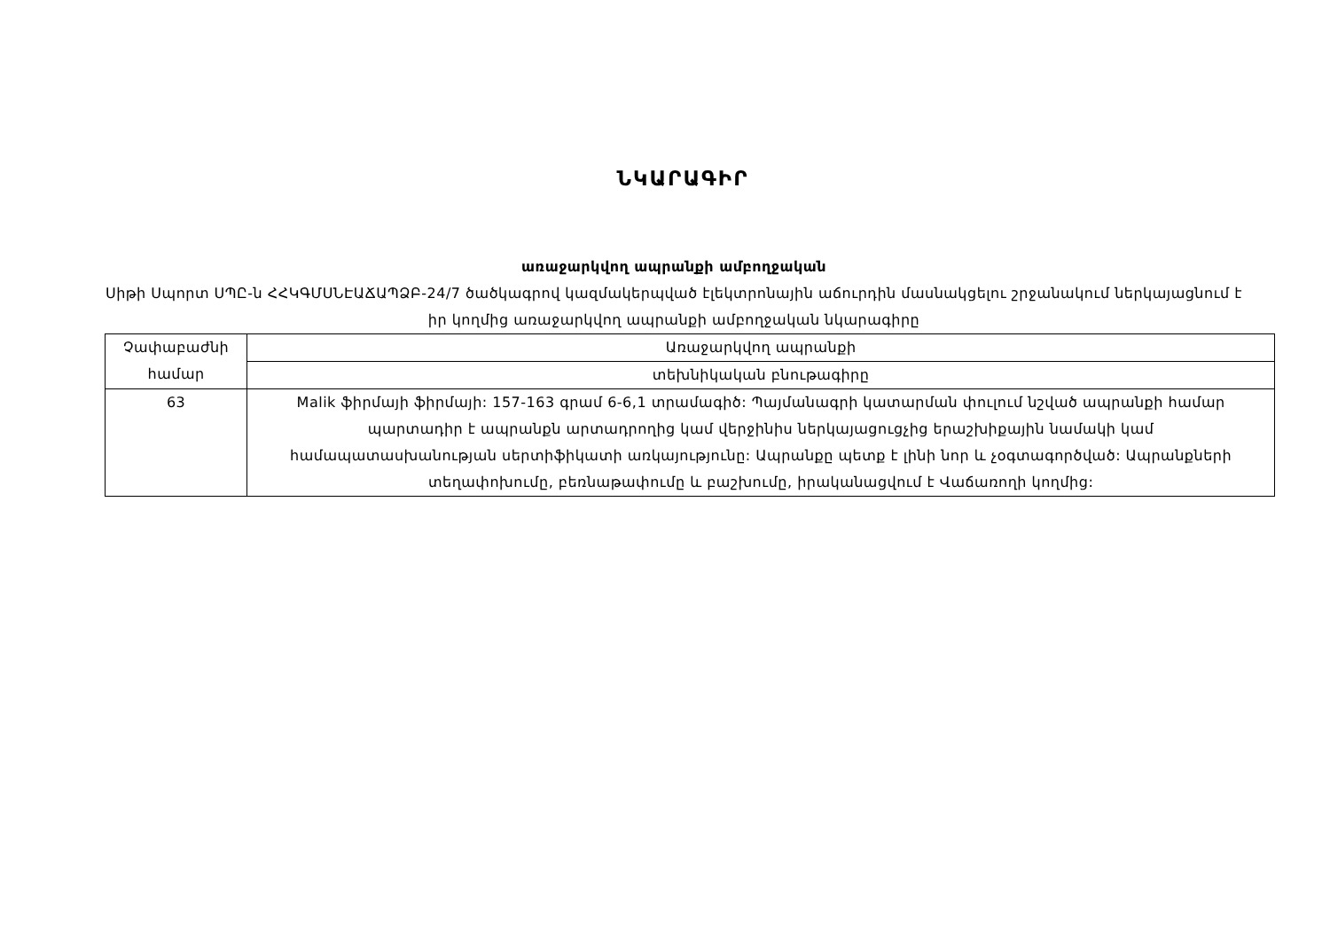ՆԿԱՐԱԳԻՐ
առաջարկվող ապրանքի ամբողջական
Սիթի Սպորտ ՍՊԸ-ն ՀՀԿԳՄՍՆԷԱՃԱՊՁԲ-24/7 ծածկագրով կազմակերպված էլեկտրոնային աճուրդին մասնակցելու շրջանակում ներկայացնում է իր կողմից առաջարկվող ապրանքի ամբողջական նկարագիրը
| Չափաբաժնի համար | Առաջարկվող ապրանքի |
| --- | --- |
| | տեխնիկական բնութագիրը |
| 63 | Malik ֆիրմայի ֆիրմայի: 157-163 գրամ 6-6,1 տրամագիծ: Պայմանագրի կատարման փուլում նշված ապրանքի համար պարտադիր է ապրանքն արտադրողից կամ վերջինիս ներկայացուցչից երաշխիքային նամակի կամ համապատասխանության սերտիֆիկատի առկայությունը: Ապրանքը պետք է լինի նոր և չօգտագործված: Ապրանքների տեղափոխումը, բեռնաթափումը և բաշխումը, իրականացվում է Վաճառողի կողմից: |